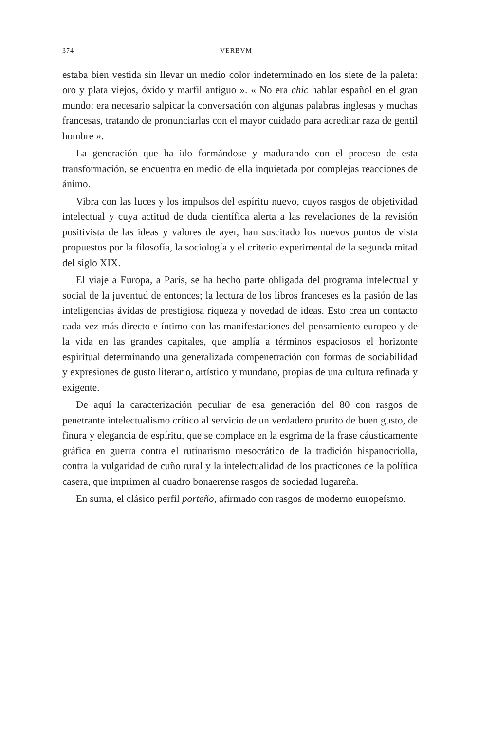374 VERBVM
estaba bien vestida sin llevar un medio color indeterminado en los siete de la paleta: oro y plata viejos, óxido y marfil antiguo ». « No era chic hablar español en el gran mundo; era necesario salpicar la conversación con algunas palabras inglesas y muchas francesas, tratando de pronunciarlas con el mayor cuidado para acreditar raza de gentil hombre ».
La generación que ha ido formándose y madurando con el proceso de esta transformación, se encuentra en medio de ella inquietada por complejas reacciones de ánimo.
Vibra con las luces y los impulsos del espíritu nuevo, cuyos rasgos de objetividad intelectual y cuya actitud de duda científica alerta a las revelaciones de la revisión positivista de las ideas y valores de ayer, han suscitado los nuevos puntos de vista propuestos por la filosofía, la sociología y el criterio experimental de la segunda mitad del siglo XIX.
El viaje a Europa, a París, se ha hecho parte obligada del programa intelectual y social de la juventud de entonces; la lectura de los libros franceses es la pasión de las inteligencias ávidas de prestigiosa riqueza y novedad de ideas. Esto crea un contacto cada vez más directo e íntimo con las manifestaciones del pensamiento europeo y de la vida en las grandes capitales, que amplía a términos espaciosos el horizonte espiritual determinando una generalizada compenetración con formas de sociabilidad y expresiones de gusto literario, artístico y mundano, propias de una cultura refinada y exigente.
De aquí la caracterización peculiar de esa generación del 80 con rasgos de penetrante intelectualismo crítico al servicio de un verdadero prurito de buen gusto, de finura y elegancia de espíritu, que se complace en la esgrima de la frase cáusticamente gráfica en guerra contra el rutinarismo mesocrático de la tradición hispanocriolla, contra la vulgaridad de cuño rural y la intelectualidad de los practicones de la política casera, que imprimen al cuadro bonaerense rasgos de sociedad lugareña.
En suma, el clásico perfil porteño, afirmado con rasgos de moderno europeísmo.